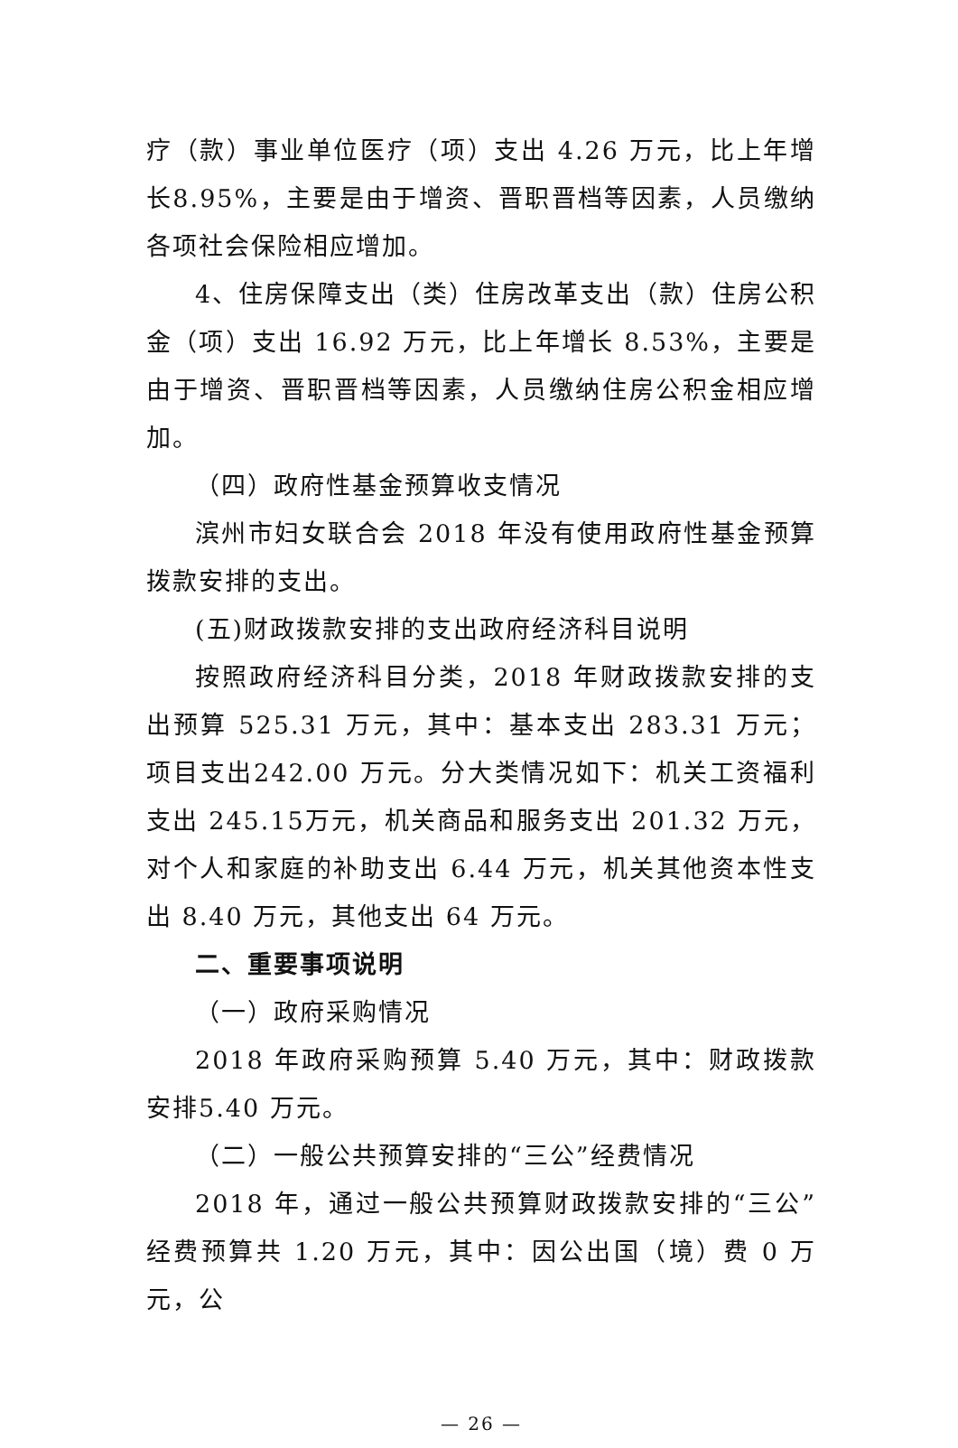疗（款）事业单位医疗（项）支出 4.26 万元，比上年增长8.95%，主要是由于增资、晋职晋档等因素，人员缴纳各项社会保险相应增加。
4、住房保障支出（类）住房改革支出（款）住房公积金（项）支出 16.92 万元，比上年增长 8.53%，主要是由于增资、晋职晋档等因素，人员缴纳住房公积金相应增加。
（四）政府性基金预算收支情况
滨州市妇女联合会 2018 年没有使用政府性基金预算拨款安排的支出。
(五)财政拨款安排的支出政府经济科目说明
按照政府经济科目分类，2018 年财政拨款安排的支出预算 525.31 万元，其中：基本支出 283.31 万元；项目支出242.00 万元。分大类情况如下：机关工资福利支出 245.15万元，机关商品和服务支出 201.32 万元，对个人和家庭的补助支出 6.44 万元，机关其他资本性支出 8.40 万元，其他支出 64 万元。
二、重要事项说明
（一）政府采购情况
2018 年政府采购预算 5.40 万元，其中：财政拨款安排5.40 万元。
（二）一般公共预算安排的“三公”经费情况
2018 年，通过一般公共预算财政拨款安排的“三公”经费预算共 1.20 万元，其中：因公出国（境）费 0 万元，公
— 26 —